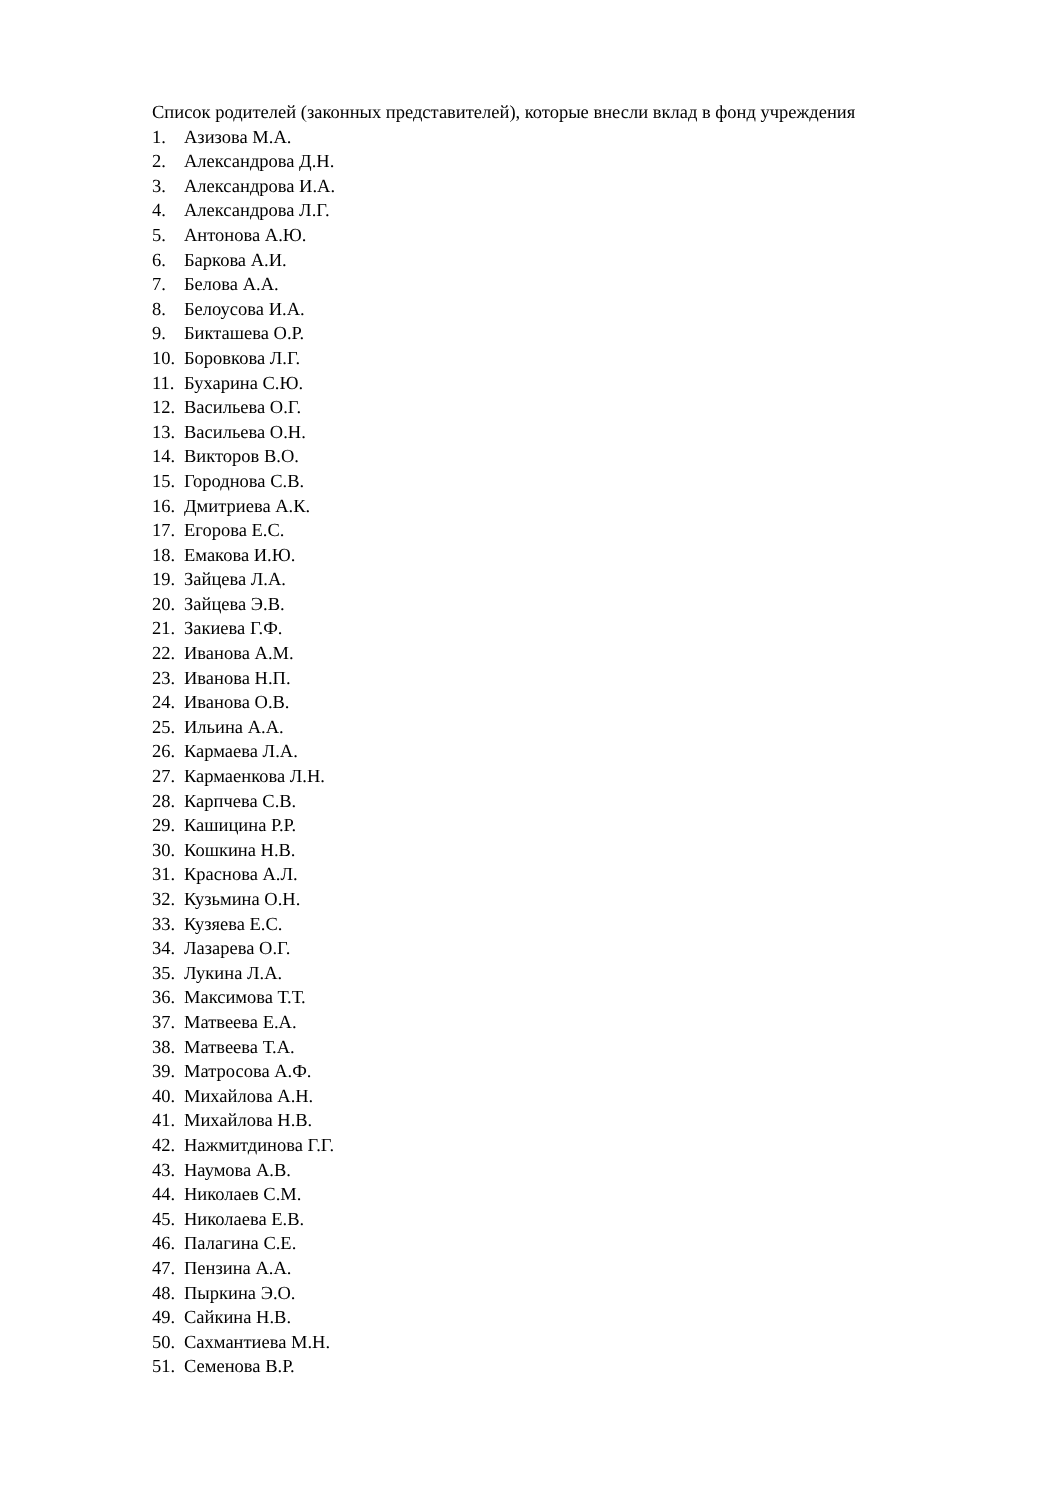Список родителей (законных представителей), которые внесли вклад в фонд учреждения
1. Азизова М.А.
2. Александрова Д.Н.
3. Александрова И.А.
4. Александрова Л.Г.
5. Антонова А.Ю.
6. Баркова А.И.
7. Белова А.А.
8. Белоусова И.А.
9. Бикташева О.Р.
10. Боровкова Л.Г.
11. Бухарина С.Ю.
12. Васильева О.Г.
13. Васильева О.Н.
14. Викторов В.О.
15. Городнова С.В.
16. Дмитриева А.К.
17. Егорова Е.С.
18. Емакова И.Ю.
19. Зайцева Л.А.
20. Зайцева Э.В.
21. Закиева Г.Ф.
22. Иванова А.М.
23. Иванова Н.П.
24. Иванова О.В.
25. Ильина А.А.
26. Кармаева Л.А.
27. Кармаенкова Л.Н.
28. Карпчева С.В.
29. Кашицина Р.Р.
30. Кошкина Н.В.
31. Краснова А.Л.
32. Кузьмина О.Н.
33. Кузяева Е.С.
34. Лазарева О.Г.
35. Лукина Л.А.
36. Максимова Т.Т.
37. Матвеева Е.А.
38. Матвеева Т.А.
39. Матросова А.Ф.
40. Михайлова А.Н.
41. Михайлова Н.В.
42. Нажмитдинова Г.Г.
43. Наумова А.В.
44. Николаев С.М.
45. Николаева Е.В.
46. Палагина С.Е.
47. Пензина А.А.
48. Пыркина Э.О.
49. Сайкина Н.В.
50. Сахмантиева М.Н.
51. Семенова В.Р.